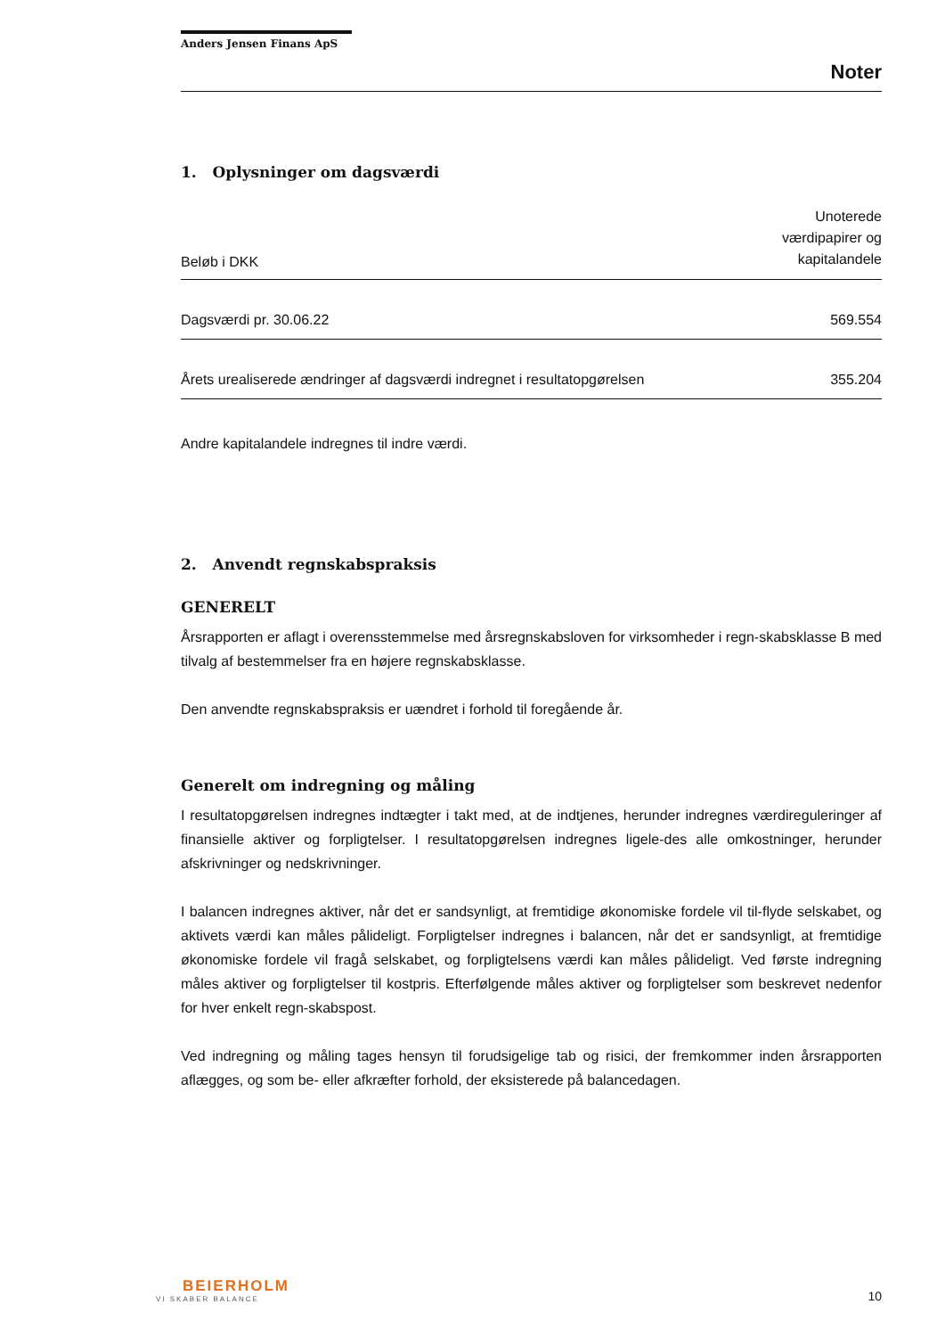Anders Jensen Finans ApS
Noter
1. Oplysninger om dagsværdi
| Beløb i DKK | Unoterede værdipapirer og kapitalandele |
| --- | --- |
| Dagsværdi pr. 30.06.22 | 569.554 |
| Årets urealiserede ændringer af dagsværdi indregnet i resultatopgørelsen | 355.204 |
Andre kapitalandele indregnes til indre værdi.
2. Anvendt regnskabspraksis
GENERELT
Årsrapporten er aflagt i overensstemmelse med årsregnskabsloven for virksomheder i regn-skabsklasse B med tilvalg af bestemmelser fra en højere regnskabsklasse.
Den anvendte regnskabspraksis er uændret i forhold til foregående år.
Generelt om indregning og måling
I resultatopgørelsen indregnes indtægter i takt med, at de indtjenes, herunder indregnes værdireguleringer af finansielle aktiver og forpligtelser. I resultatopgørelsen indregnes ligele-des alle omkostninger, herunder afskrivninger og nedskrivninger.
I balancen indregnes aktiver, når det er sandsynligt, at fremtidige økonomiske fordele vil til-flyde selskabet, og aktivets værdi kan måles pålideligt. Forpligtelser indregnes i balancen, når det er sandsynligt, at fremtidige økonomiske fordele vil fragå selskabet, og forpligtelsens værdi kan måles pålideligt. Ved første indregning måles aktiver og forpligtelser til kostpris. Efterfølgende måles aktiver og forpligtelser som beskrevet nedenfor for hver enkelt regn-skabspost.
Ved indregning og måling tages hensyn til forudsigelige tab og risici, der fremkommer inden årsrapporten aflægges, og som be- eller afkræfter forhold, der eksisterede på balancedagen.
BEIERHOLM
VI SKABER BALANCE
10